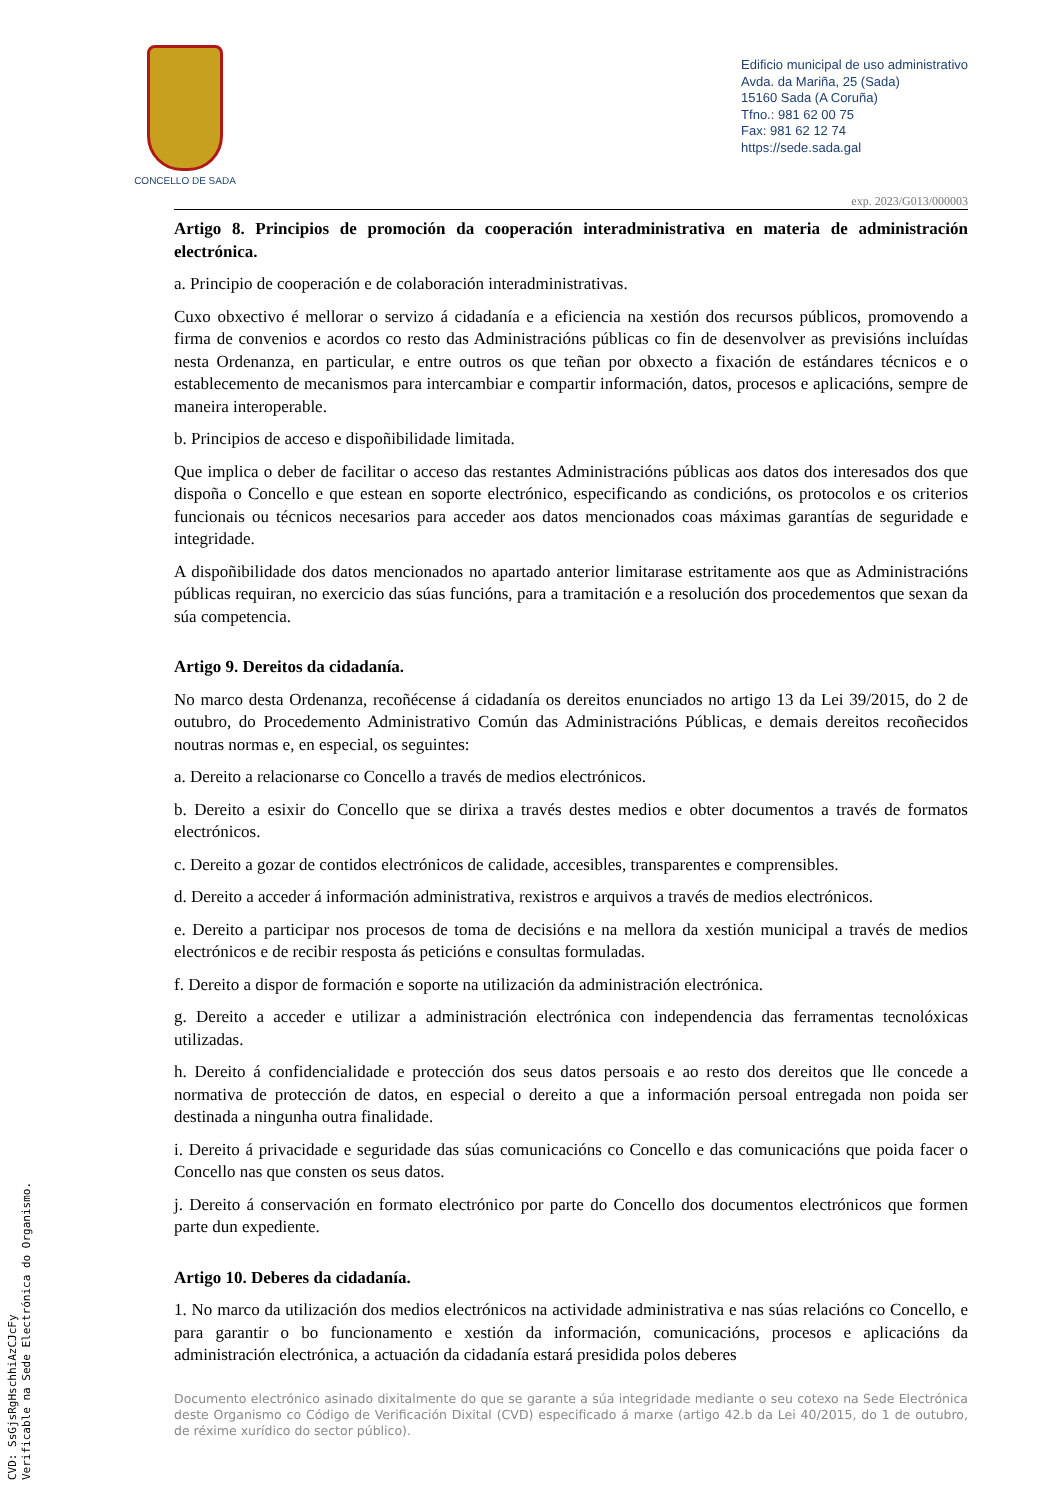CONCELLO DE SADA
Edificio municipal de uso administrativo
Avda. da Mariña, 25 (Sada)
15160 Sada (A Coruña)
Tfno.: 981 62 00 75
Fax: 981 62 12 74
https://sede.sada.gal
exp. 2023/G013/000003
Artigo 8. Principios de promoción da cooperación interadministrativa en materia de administración electrónica.
a. Principio de cooperación e de colaboración interadministrativas.
Cuxo obxectivo é mellorar o servizo á cidadanía e a eficiencia na xestión dos recursos públicos, promovendo a firma de convenios e acordos co resto das Administracións públicas co fin de desenvolver as previsións incluídas nesta Ordenanza, en particular, e entre outros os que teñan por obxecto a fixación de estándares técnicos e o establecemento de mecanismos para intercambiar e compartir información, datos, procesos e aplicacións, sempre de maneira interoperable.
b. Principios de acceso e dispoñibilidade limitada.
Que implica o deber de facilitar o acceso das restantes Administracións públicas aos datos dos interesados dos que dispoña o Concello e que estean en soporte electrónico, especificando as condicións, os protocolos e os criterios funcionais ou técnicos necesarios para acceder aos datos mencionados coas máximas garantías de seguridade e integridade.
A dispoñibilidade dos datos mencionados no apartado anterior limitarase estritamente aos que as Administracións públicas requiran, no exercicio das súas funcións, para a tramitación e a resolución dos procedementos que sexan da súa competencia.
Artigo 9. Dereitos da cidadanía.
No marco desta Ordenanza, recoñécense á cidadanía os dereitos enunciados no artigo 13 da Lei 39/2015, do 2 de outubro, do Procedemento Administrativo Común das Administracións Públicas, e demais dereitos recoñecidos noutras normas e, en especial, os seguintes:
a. Dereito a relacionarse co Concello a través de medios electrónicos.
b. Dereito a esixir do Concello que se dirixa a través destes medios e obter documentos a través de formatos electrónicos.
c. Dereito a gozar de contidos electrónicos de calidade, accesibles, transparentes e comprensibles.
d. Dereito a acceder á información administrativa, rexistros e arquivos a través de medios electrónicos.
e. Dereito a participar nos procesos de toma de decisións e na mellora da xestión municipal a través de medios electrónicos e de recibir resposta ás peticións e consultas formuladas.
f. Dereito a dispor de formación e soporte na utilización da administración electrónica.
g. Dereito a acceder e utilizar a administración electrónica con independencia das ferramentas tecnolóxicas utilizadas.
h. Dereito á confidencialidade e protección dos seus datos persoais e ao resto dos dereitos que lle concede a normativa de protección de datos, en especial o dereito a que a información persoal entregada non poida ser destinada a ningunha outra finalidade.
i. Dereito á privacidade e seguridade das súas comunicacións co Concello e das comunicacións que poida facer o Concello nas que consten os seus datos.
j. Dereito á conservación en formato electrónico por parte do Concello dos documentos electrónicos que formen parte dun expediente.
Artigo 10. Deberes da cidadanía.
1. No marco da utilización dos medios electrónicos na actividade administrativa e nas súas relacións co Concello, e para garantir o bo funcionamento e xestión da información, comunicacións, procesos e aplicacións da administración electrónica, a actuación da cidadanía estará presidida polos deberes
Documento electrónico asinado dixitalmente do que se garante a súa integridade mediante o seu cotexo na Sede Electrónica deste Organismo co Código de Verificación Dixital (CVD) especificado á marxe (artigo 42.b da Lei 40/2015, do 1 de outubro, de réxime xurídico do sector público).
CVD: SsGjsRgHschhiAzCJcFy
Verificable na Sede Electrónica do Organismo.